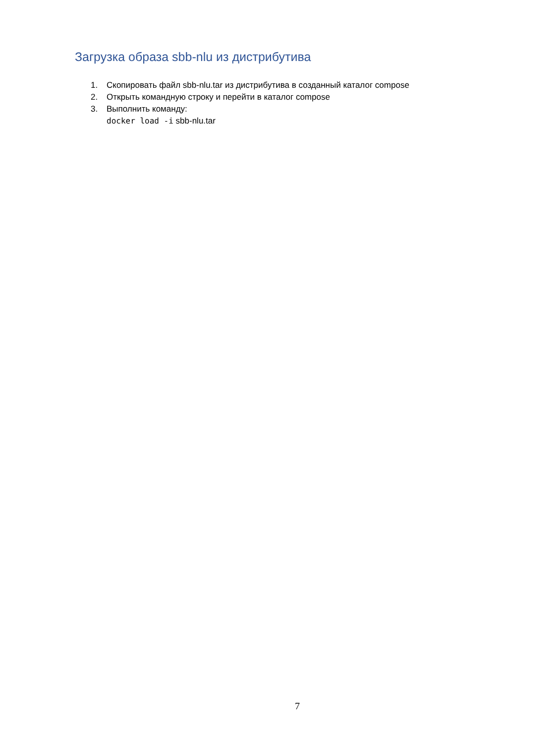Загрузка образа sbb-nlu из дистрибутива
1. Скопировать файл sbb-nlu.tar из дистрибутива в созданный каталог compose
2. Открыть командную строку и перейти в каталог compose
3. Выполнить команду:
docker load -i sbb-nlu.tar
7